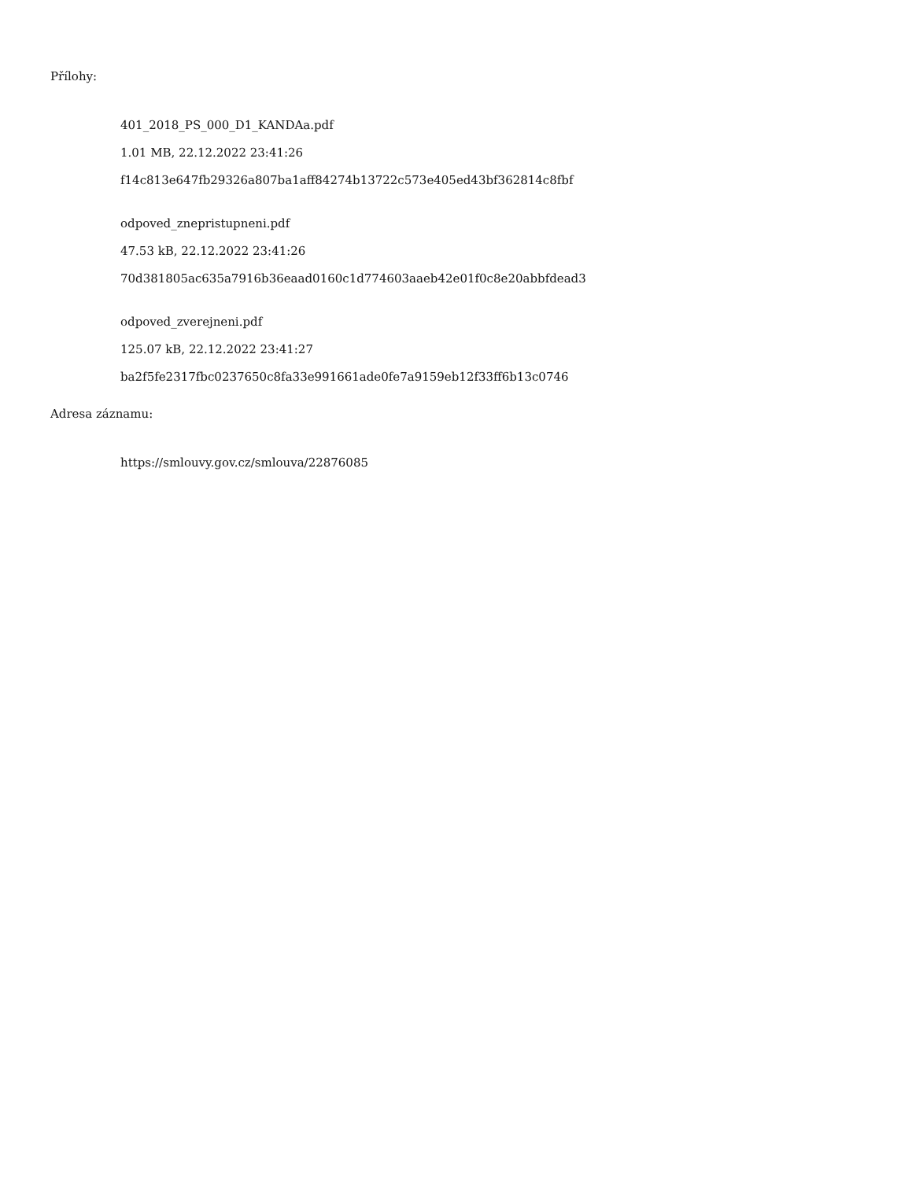Přílohy:
401_2018_PS_000_D1_KANDAa.pdf
1.01 MB, 22.12.2022 23:41:26
f14c813e647fb29326a807ba1aff84274b13722c573e405ed43bf362814c8fbf
odpoved_znepristupneni.pdf
47.53 kB, 22.12.2022 23:41:26
70d381805ac635a7916b36eaad0160c1d774603aaeb42e01f0c8e20abbfdead3
odpoved_zverejneni.pdf
125.07 kB, 22.12.2022 23:41:27
ba2f5fe2317fbc0237650c8fa33e991661ade0fe7a9159eb12f33ff6b13c0746
Adresa záznamu:
https://smlouvy.gov.cz/smlouva/22876085